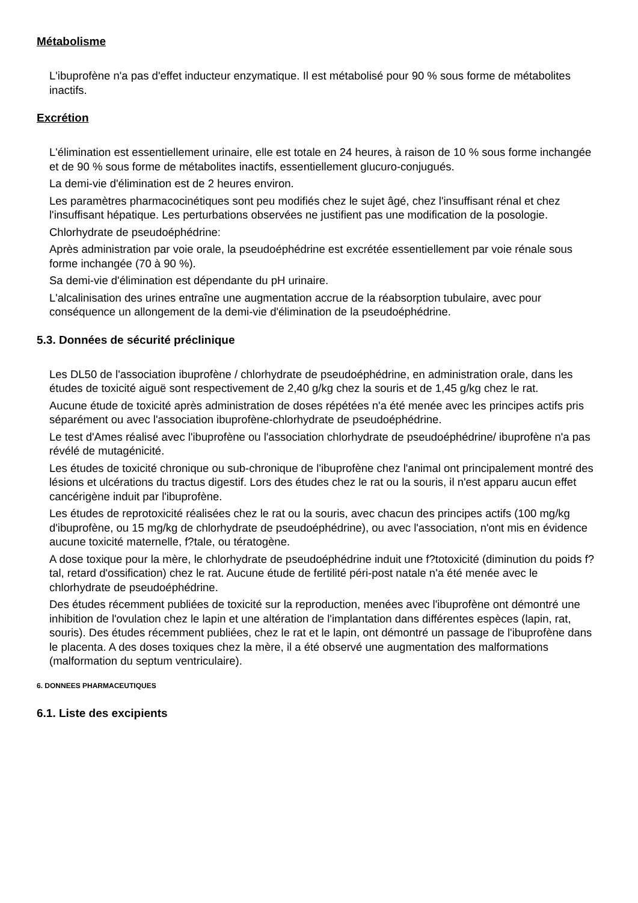Métabolisme
L'ibuprofène n'a pas d'effet inducteur enzymatique. Il est métabolisé pour 90 % sous forme de métabolites inactifs.
Excrétion
L'élimination est essentiellement urinaire, elle est totale en 24 heures, à raison de 10 % sous forme inchangée et de 90 % sous forme de métabolites inactifs, essentiellement glucuro-conjugués.
La demi-vie d'élimination est de 2 heures environ.
Les paramètres pharmacocinétiques sont peu modifiés chez le sujet âgé, chez l'insuffisant rénal et chez l'insuffisant hépatique. Les perturbations observées ne justifient pas une modification de la posologie.
Chlorhydrate de pseudoéphédrine:
Après administration par voie orale, la pseudoéphédrine est excrétée essentiellement par voie rénale sous forme inchangée (70 à 90 %).
Sa demi-vie d'élimination est dépendante du pH urinaire.
L'alcalinisation des urines entraîne une augmentation accrue de la réabsorption tubulaire, avec pour conséquence un allongement de la demi-vie d'élimination de la pseudoéphédrine.
5.3. Données de sécurité préclinique
Les DL50 de l'association ibuprofène / chlorhydrate de pseudoéphédrine, en administration orale, dans les études de toxicité aiguë sont respectivement de 2,40 g/kg chez la souris et de 1,45 g/kg chez le rat.
Aucune étude de toxicité après administration de doses répétées n'a été menée avec les principes actifs pris séparément ou avec l'association ibuprofène-chlorhydrate de pseudoéphédrine.
Le test d'Ames réalisé avec l'ibuprofène ou l'association chlorhydrate de pseudoéphédrine/ ibuprofène n'a pas révélé de mutagénicité.
Les études de toxicité chronique ou sub-chronique de l'ibuprofène chez l'animal ont principalement montré des lésions et ulcérations du tractus digestif. Lors des études chez le rat ou la souris, il n'est apparu aucun effet cancérigène induit par l'ibuprofène.
Les études de reprotoxicité réalisées chez le rat ou la souris, avec chacun des principes actifs (100 mg/kg d'ibuprofène, ou 15 mg/kg de chlorhydrate de pseudoéphédrine), ou avec l'association, n'ont mis en évidence aucune toxicité maternelle, f?tale, ou tératogène.
A dose toxique pour la mère, le chlorhydrate de pseudoéphédrine induit une f?totoxicité (diminution du poids f?tal, retard d'ossification) chez le rat. Aucune étude de fertilité péri-post natale n'a été menée avec le chlorhydrate de pseudoéphédrine.
Des études récemment publiées de toxicité sur la reproduction, menées avec l'ibuprofène ont démontré une inhibition de l'ovulation chez le lapin et une altération de l'implantation dans différentes espèces (lapin, rat, souris). Des études récemment publiées, chez le rat et le lapin, ont démontré un passage de l'ibuprofène dans le placenta. A des doses toxiques chez la mère, il a été observé une augmentation des malformations (malformation du septum ventriculaire).
6. DONNEES PHARMACEUTIQUES
6.1. Liste des excipients